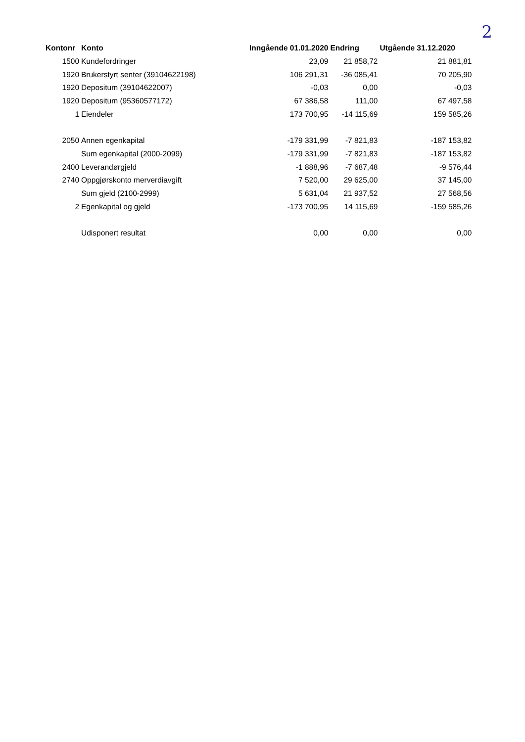2
| Kontonr | Konto | Inngående 01.01.2020 | Endring | Utgående 31.12.2020 |
| --- | --- | --- | --- | --- |
| 1500 | Kundefordringer | 23,09 | 21 858,72 | 21 881,81 |
| 1920 | Brukerstyrt senter (39104622198) | 106 291,31 | -36 085,41 | 70 205,90 |
| 1920 | Depositum (39104622007) | -0,03 | 0,00 | -0,03 |
| 1920 | Depositum (95360577172) | 67 386,58 | 111,00 | 67 497,58 |
| 1 | Eiendeler | 173 700,95 | -14 115,69 | 159 585,26 |
| 2050 | Annen egenkapital | -179 331,99 | -7 821,83 | -187 153,82 |
| | Sum egenkapital (2000-2099) | -179 331,99 | -7 821,83 | -187 153,82 |
| 2400 | Leverandørgjeld | -1 888,96 | -7 687,48 | -9 576,44 |
| 2740 | Oppgjørskonto merverdiavgift | 7 520,00 | 29 625,00 | 37 145,00 |
| | Sum gjeld (2100-2999) | 5 631,04 | 21 937,52 | 27 568,56 |
| 2 | Egenkapital og gjeld | -173 700,95 | 14 115,69 | -159 585,26 |
| | Udisponert resultat | 0,00 | 0,00 | 0,00 |